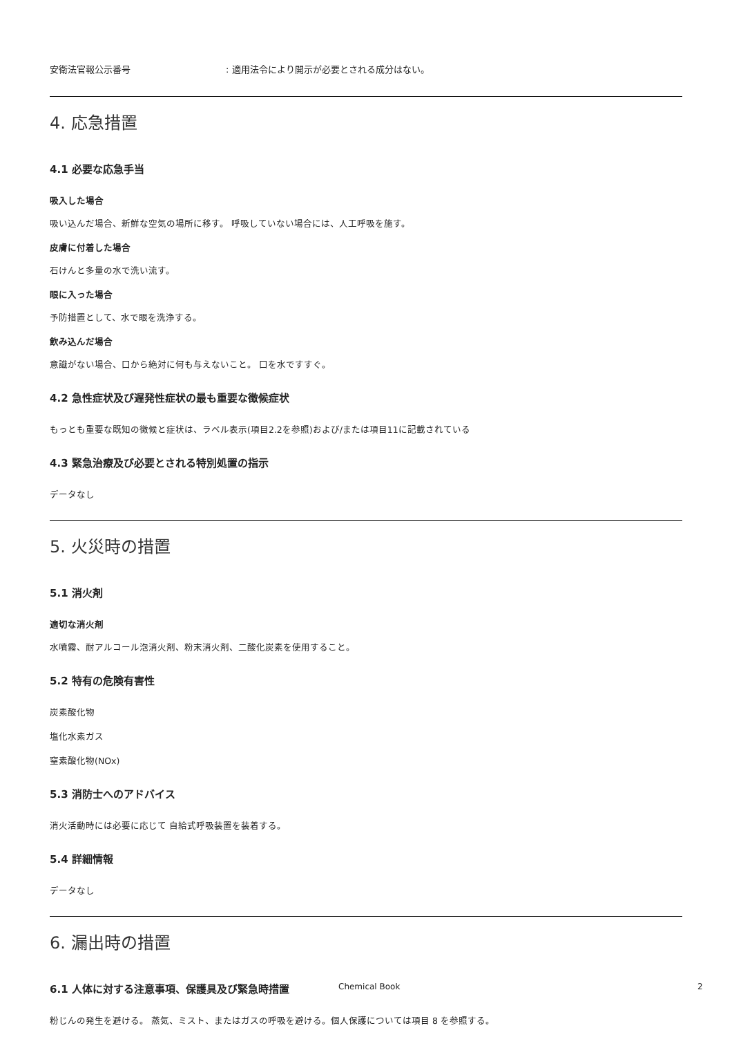安衛法官報公示番号: 適用法令により開示が必要とされる成分はない。
4. 応急措置
4.1 必要な応急手当
吸入した場合
吸い込んだ場合、新鮮な空気の場所に移す。 呼吸していない場合には、人工呼吸を施す。
皮膚に付着した場合
石けんと多量の水で洗い流す。
眼に入った場合
予防措置として、水で眼を洗浄する。
飲み込んだ場合
意識がない場合、口から絶対に何も与えないこと。 口を水ですすぐ。
4.2 急性症状及び遅発性症状の最も重要な徴候症状
もっとも重要な既知の徴候と症状は、ラベル表示(項目2.2を参照)および/または項目11に記載されている
4.3 緊急治療及び必要とされる特別処置の指示
データなし
5. 火災時の措置
5.1 消火剤
適切な消火剤
水噴霧、耐アルコール泡消火剤、粉末消火剤、二酸化炭素を使用すること。
5.2 特有の危険有害性
炭素酸化物
塩化水素ガス
窒素酸化物(NOx)
5.3 消防士へのアドバイス
消火活動時には必要に応じて 自給式呼吸装置を装着する。
5.4 詳細情報
データなし
6. 漏出時の措置
6.1 人体に対する注意事項、保護具及び緊急時措置
粉じんの発生を避ける。 蒸気、ミスト、またはガスの呼吸を避ける。個人保護については項目 8 を参照する。
Chemical Book 2